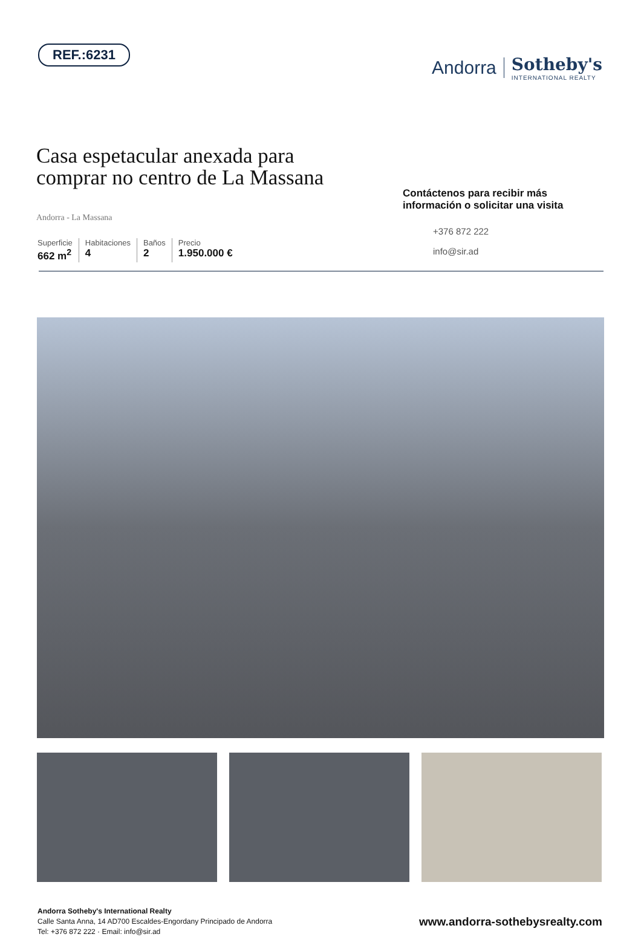REF.:6231
Andorra
Sotheby's
INTERNATIONAL REALTY
Casa espetacular anexada para
comprar no centro de La Massana
Andorra - La Massana
Superficie
662 m<sup>2</sup>
Habitaciones
4
Baños
2
Precio
1.950.000 €
Contáctenos para recibir más información o solicitar una visita
+376 872 222
info@sir.ad
Andorra Sotheby's International Realty
Calle Santa Anna, 14 AD700 Escaldes-Engordany Principado de Andorra
Tel: +376 872 222 · Email: info@sir.ad
www.andorra-sothebysrealty.com